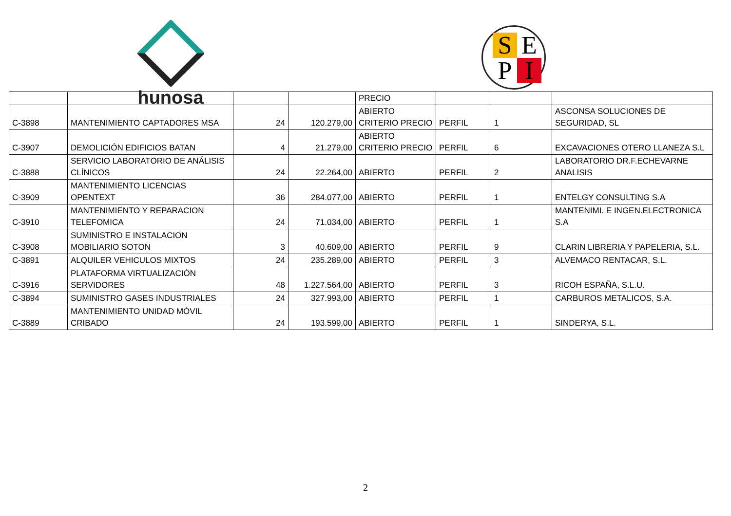hunosa SEPI
| | | | | PRECIO | | | |
| C-3898 | MANTENIMIENTO CAPTADORES MSA | 24 | 120.279,00 | ABIERTO CRITERIO PRECIO | PERFIL | 1 | ASCONSA SOLUCIONES DE SEGURIDAD, SL |
| C-3907 | DEMOLICIÓN EDIFICIOS BATAN | 4 | 21.279,00 | ABIERTO CRITERIO PRECIO | PERFIL | 6 | EXCAVACIONES OTERO LLANEZA S.L |
| C-3888 | SERVICIO LABORATORIO DE ANÁLISIS CLÍNICOS | 24 | 22.264,00 | ABIERTO | PERFIL | 2 | LABORATORIO DR.F.ECHEVARNE ANALISIS |
| C-3909 | MANTENIMIENTO LICENCIAS OPENTEXT | 36 | 284.077,00 | ABIERTO | PERFIL | 1 | ENTELGY CONSULTING S.A |
| C-3910 | MANTENIMIENTO Y REPARACION TELEFOMICA | 24 | 71.034,00 | ABIERTO | PERFIL | 1 | MANTENIMI. E INGEN.ELECTRONICA S.A |
| C-3908 | SUMINISTRO E INSTALACION MOBILIARIO SOTON | 3 | 40.609,00 | ABIERTO | PERFIL | 9 | CLARIN LIBRERIA Y PAPELERIA, S.L. |
| C-3891 | ALQUILER VEHICULOS MIXTOS | 24 | 235.289,00 | ABIERTO | PERFIL | 3 | ALVEMACO RENTACAR, S.L. |
| C-3916 | PLATAFORMA VIRTUALIZACIÓN SERVIDORES | 48 | 1.227.564,00 | ABIERTO | PERFIL | 3 | RICOH ESPAÑA, S.L.U. |
| C-3894 | SUMINISTRO GASES INDUSTRIALES | 24 | 327.993,00 | ABIERTO | PERFIL | 1 | CARBUROS METALICOS, S.A. |
| C-3889 | MANTENIMIENTO UNIDAD MÓVIL CRIBADO | 24 | 193.599,00 | ABIERTO | PERFIL | 1 | SINDERYA, S.L. |
2